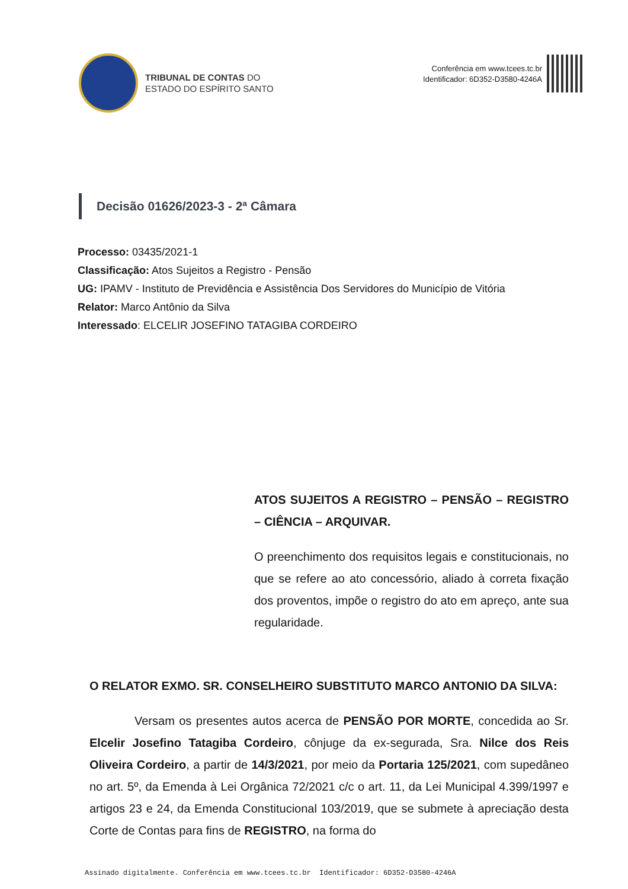TRIBUNAL DE CONTAS DO
ESTADO DO ESPÍRITO SANTO
Conferência em www.tcees.tc.br
Identificador: 6D352-D3580-4246A
Decisão 01626/2023-3 - 2ª Câmara
Processo: 03435/2021-1
Classificação: Atos Sujeitos a Registro - Pensão
UG: IPAMV - Instituto de Previdência e Assistência Dos Servidores do Município de Vitória
Relator: Marco Antônio da Silva
Interessado: ELCELIR JOSEFINO TATAGIBA CORDEIRO
ATOS SUJEITOS A REGISTRO – PENSÃO – REGISTRO – CIÊNCIA – ARQUIVAR.
O preenchimento dos requisitos legais e constitucionais, no que se refere ao ato concessório, aliado à correta fixação dos proventos, impõe o registro do ato em apreço, ante sua regularidade.
O RELATOR EXMO. SR. CONSELHEIRO SUBSTITUTO MARCO ANTONIO DA SILVA:
Versam os presentes autos acerca de PENSÃO POR MORTE, concedida ao Sr. Elcelir Josefino Tatagiba Cordeiro, cônjuge da ex-segurada, Sra. Nilce dos Reis Oliveira Cordeiro, a partir de 14/3/2021, por meio da Portaria 125/2021, com supedâneo no art. 5º, da Emenda à Lei Orgânica 72/2021 c/c o art. 11, da Lei Municipal 4.399/1997 e artigos 23 e 24, da Emenda Constitucional 103/2019, que se submete à apreciação desta Corte de Contas para fins de REGISTRO, na forma do
Assinado digitalmente. Conferência em www.tcees.tc.br Identificador: 6D352-D3580-4246A